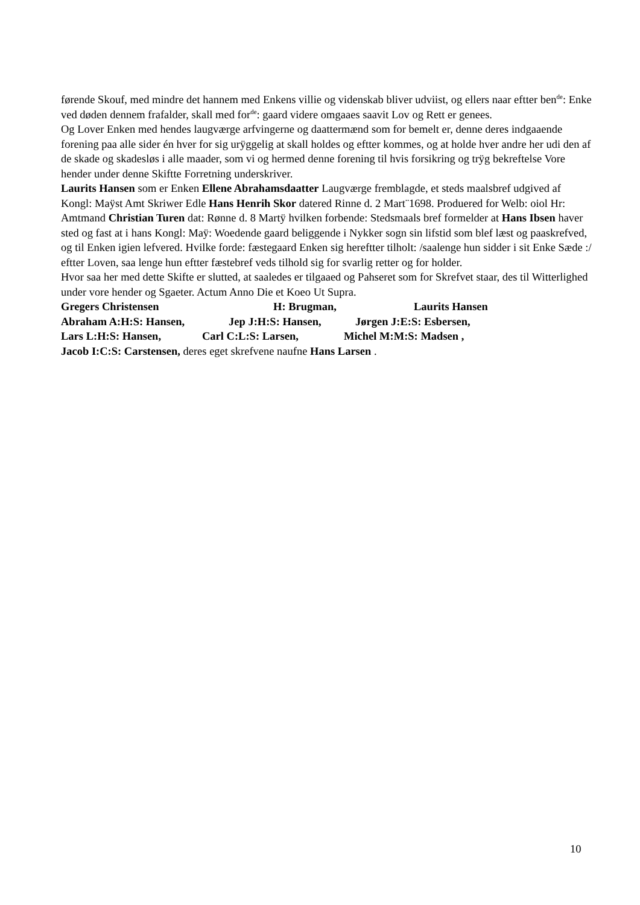førende Skouf, med mindre det hannem med Enkens villie og videnskab bliver udviist, og ellers naar eftter ben<sup>de</sup>: Enke ved døden dennem frafalder, skall med for<sup>de</sup>: gaard videre omgaaes saavit Lov og Rett er genees.
Og Lover Enken med hendes laugværge arfvingerne og daattermænd som for bemelt er, denne deres indgaaende forening paa alle sider én hver for sig urÿggelig at skall holdes og eftter kommes, og at holde hver andre her udi den af de skade og skadesløs i alle maader, som vi og hermed denne forening til hvis forsikring og trÿg bekreftelse Vore hender under denne Skiftte Forretning underskriver.
Laurits Hansen som er Enken Ellene Abrahamsdaatter Laugværge fremblagde, et steds maalsbref udgived af Kongl: Maÿst Amt Skriwer Edle Hans Henrih Skor datered Rinne d. 2 Mart¨1698. Produered for Welb: oiol Hr: Amtmand Christian Turen dat: Rønne d. 8 Martÿ hvilken forbende: Stedsmaals bref formelder at Hans Ibsen haver sted og fast at i hans Kongl: Maÿ: Woedende gaard beliggende i Nykker sogn sin lifstid som blef læst og paaskrefved, og til Enken igien lefvered. Hvilke forde: fæstegaard Enken sig hereftter tilholt: /saalenge hun sidder i sit Enke Sæde :/ eftter Loven, saa lenge hun eftter fæstebref veds tilhold sig for svarlig retter og for holder.
Hvor saa her med dette Skifte er slutted, at saaledes er tilgaaed og Pahseret som for Skrefvet staar, des til Witterlighed under vore hender og Sgaeter. Actum Anno Die et Koeo Ut Supra.
Gregers Christensen H: Brugman, Laurits Hansen
Abraham A:H:S: Hansen, Jep J:H:S: Hansen, Jørgen J:E:S: Esbersen,
Lars L:H:S: Hansen, Carl C:L:S: Larsen, Michel M:M:S: Madsen ,
Jacob I:C:S: Carstensen, deres eget skrefvene naufne Hans Larsen .
10